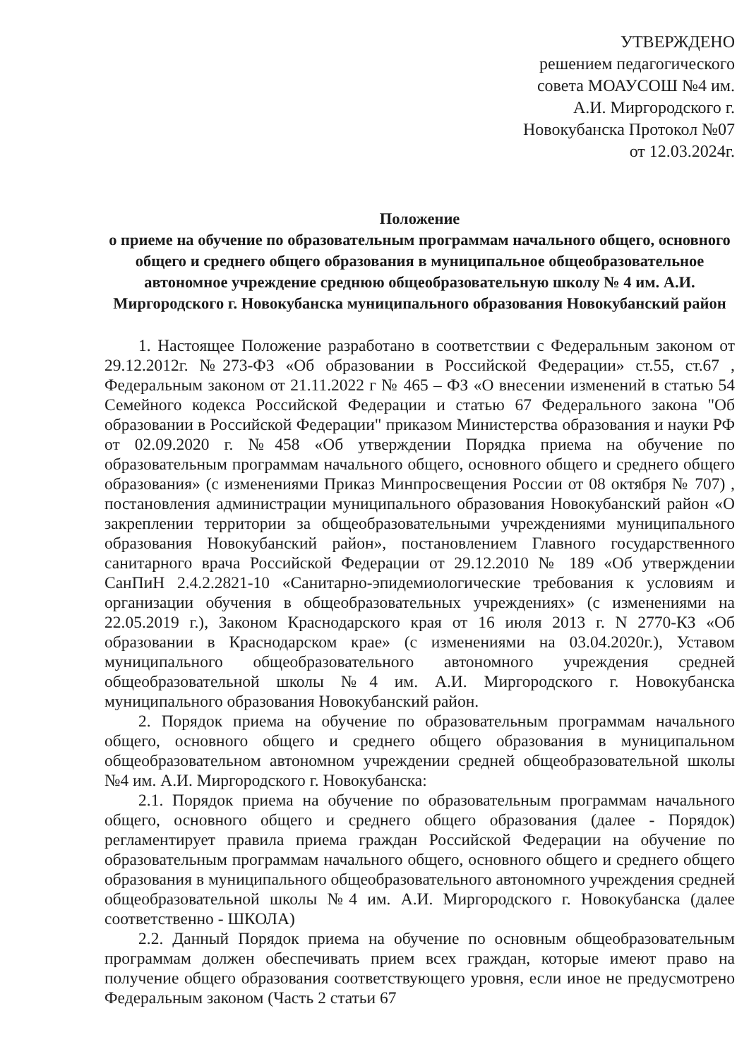УТВЕРЖДЕНО
решением педагогического
совета МОАУСОШ №4 им.
А.И. Миргородского г.
Новокубанска Протокол №07
от 12.03.2024г.
Положение
о приеме на обучение по образовательным программам начального общего, основного общего и среднего общего образования в муниципальное общеобразовательное автономное учреждение среднюю общеобразовательную школу № 4 им. А.И. Миргородского г. Новокубанска муниципального образования Новокубанский район
1. Настоящее Положение разработано в соответствии с Федеральным законом от 29.12.2012г. №273-ФЗ «Об образовании в Российской Федерации» ст.55, ст.67 , Федеральным законом от 21.11.2022 г № 465 – ФЗ «О внесении изменений в статью 54 Семейного кодекса Российской Федерации и статью 67 Федерального закона "Об образовании в Российской Федерации" приказом Министерства образования и науки РФ от 02.09.2020 г. №458 «Об утверждении Порядка приема на обучение по образовательным программам начального общего, основного общего и среднего общего образования» (с изменениями Приказ Минпросвещения России от 08 октября № 707) , постановления администрации муниципального образования Новокубанский район «О закреплении территории за общеобразовательными учреждениями муниципального образования Новокубанский район», постановлением Главного государственного санитарного врача Российской Федерации от 29.12.2010 № 189 «Об утверждении СанПиН 2.4.2.2821-10 «Санитарно-эпидемиологические требования к условиям и организации обучения в общеобразовательных учреждениях» (с изменениями на 22.05.2019 г.), Законом Краснодарского края от 16 июля 2013 г. N 2770-КЗ «Об образовании в Краснодарском крае» (с изменениями на 03.04.2020г.), Уставом муниципального общеобразовательного автономного учреждения средней общеобразовательной школы №4 им. А.И. Миргородского г. Новокубанска муниципального образования Новокубанский район.
2. Порядок приема на обучение по образовательным программам начального общего, основного общего и среднего общего образования в муниципальном общеобразовательном автономном учреждении средней общеобразовательной школы №4 им. А.И. Миргородского г. Новокубанска:
2.1. Порядок приема на обучение по образовательным программам начального общего, основного общего и среднего общего образования (далее - Порядок) регламентирует правила приема граждан Российской Федерации на обучение по образовательным программам начального общего, основного общего и среднего общего образования в муниципального общеобразовательного автономного учреждения средней общеобразовательной школы №4 им. А.И. Миргородского г. Новокубанска (далее соответственно - ШКОЛА)
2.2. Данный Порядок приема на обучение по основным общеобразовательным программам должен обеспечивать прием всех граждан, которые имеют право на получение общего образования соответствующего уровня, если иное не предусмотрено Федеральным законом (Часть 2 статьи 67